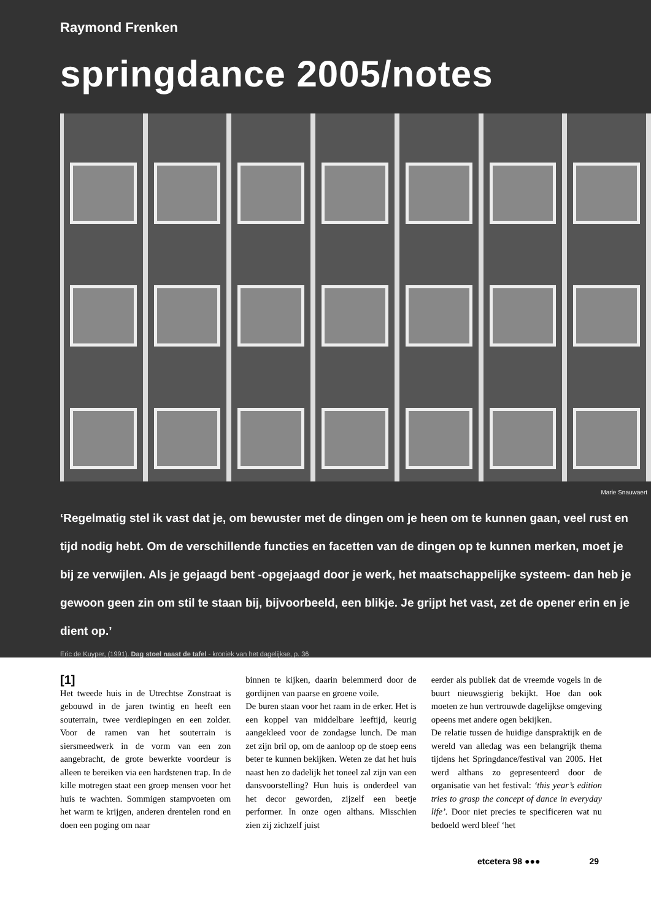Raymond Frenken
springdance 2005/notes
Marie Snauwaert
‘Regelmatig stel ik vast dat je, om bewuster met de dingen om je heen om te kunnen gaan, veel rust en tijd nodig hebt. Om de verschillende functies en facetten van de dingen op te kunnen merken, moet je bij ze verwijlen. Als je gejaagd bent -opgejaagd door je werk, het maatschappelijke systeem- dan heb je gewoon geen zin om stil te staan bij, bijvoorbeeld, een blikje. Je grijpt het vast, zet de opener erin en je dient op.’
Eric de Kuyper, (1991). Dag stoel naast de tafel - kroniek van het dagelijkse, p. 36
[1]
Het tweede huis in de Utrechtse Zonstraat is gebouwd in de jaren twintig en heeft een souterrain, twee verdiepingen en een zolder. Voor de ramen van het souterrain is siersmeedwerk in de vorm van een zon aangebracht, de grote bewerkte voordeur is alleen te bereiken via een hardstenen trap. In de kille motregen staat een groep mensen voor het huis te wachten. Sommigen stamp­voeten om het warm te krijgen, anderen drentelen rond en doen een poging om naar
binnen te kijken, daarin belemmerd door de gordijnen van paarse en groene voile.
De buren staan voor het raam in de erker. Het is een koppel van middelbare leeftijd, keurig aangekleed voor de zondagse lunch. De man zet zijn bril op, om de aanloop op de stoep eens beter te kunnen bekijken. Weten ze dat het huis naast hen zo dadelijk het toneel zal zijn van een dansvoorstelling? Hun huis is onderdeel van het decor gewor­den, zijzelf een beetje performer. In onze ogen althans. Misschien zien zij zichzelf juist
eerder als publiek dat de vreemde vogels in de buurt nieuwsgierig bekijkt. Hoe dan ook moeten ze hun vertrouwde dagelijkse omge­ving opeens met andere ogen bekijken.
De relatie tussen de huidige danspraktijk en de wereld van alledag was een belangrijk thema tijdens het Springdance/festival van 2005. Het werd althans zo gepresenteerd door de organisatie van het festival: ‘this year’s edition tries to grasp the concept of dance in everyday life’. Door niet precies te specificeren wat nu bedoeld werd bleef ‘het
etcetera 98 ●●● 29